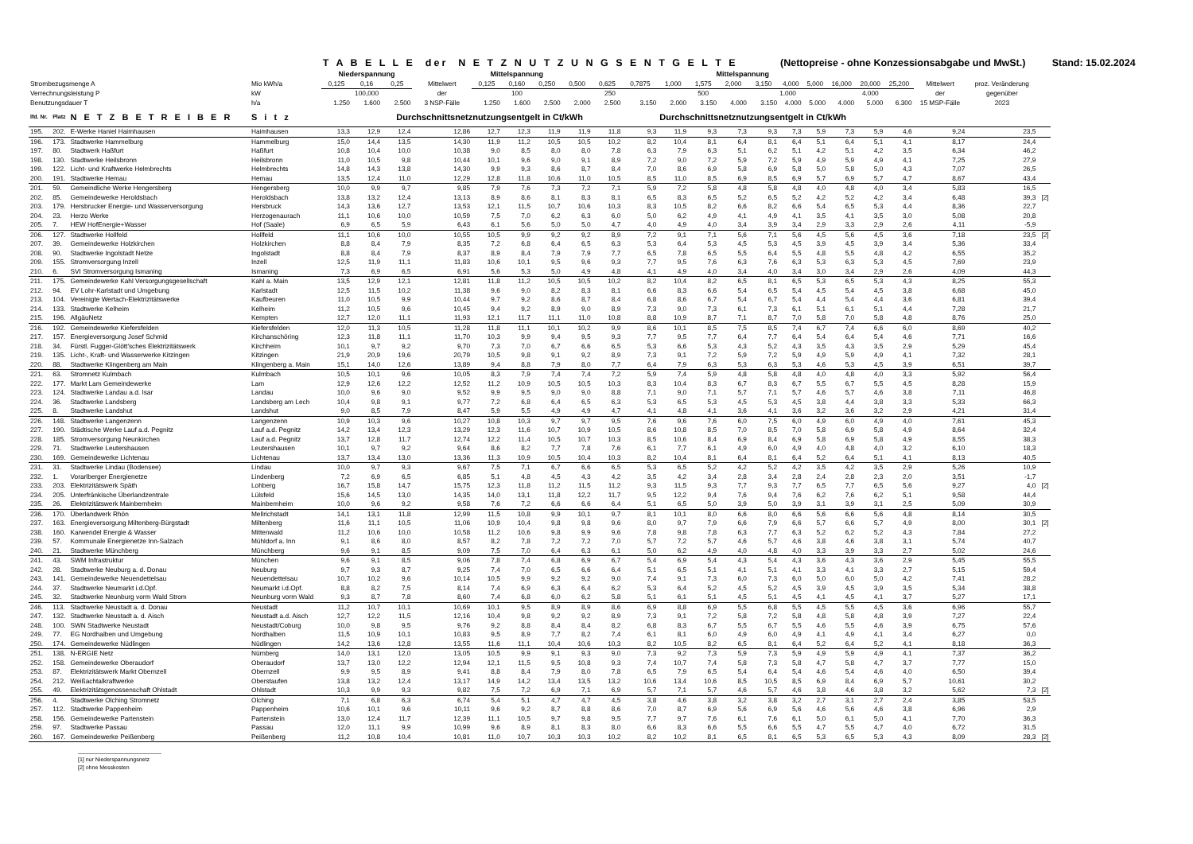| | | | | T A B E L L E der N E T Z N U T Z U N G S E N T G E L T E | | | | | | | | | | | | | | (Nettopreise - ohne Konzessionsabgabe und MwSt.) | | | | | | | | Stand: 15.02.2024 |
| | | | | Niederspannung | | | | Mittelspannung | | | | | | Mittelspannung | | | | | | | | | | | | |
| Strombezugsmenge A | | | Mio kWh/a | 0,125 | 0,16 | 0,25 | Mittelwert | 0,125 | 0,160 | 0,250 | 0,500 | 0,625 | 0,7875 | 1,000 | 1,575 | 2,000 | 3,150 | 4,000 | 5,000 | 16,000 | 20,000 | 25,200 | Mittelwert | proz. Veränderung | | |
| Verrechnungsleistung P | | | kW | 100,000 | | | der | 100 | | | 250 | | | 500 | | | 1.000 | | | 4.000 | | | der | gegenüber | | |
| Benutzungsdauer T | | | h/a | 1.250 | 1.600 | 2.500 | 3 NSP-Fälle | 1.250 | 1.600 | 2.500 | 2.000 | 2.500 | 3.150 | 2.000 | 3.150 | 4.000 | 3.150 | 4.000 | 5.000 | 4.000 | 5.000 | 6.300 | 15 MSP-Fälle | 2023 | | |
| lfd. Nr. | Platz | N E T Z B E T R E I B E R | S i t z | Durchschnittsnetznutzungsentgelt in Ct/kWh | | | | | | | | | | Durchschnittsnetznutzungsentgelt in Ct/kWh | | | | | | | | | | | | |
| 195. | 202. | E-Werke Haniel Haimhausen | Haimhausen | 13,3 | 12,9 | 12,4 | 12,86 | 12,7 | 12,3 | 11,9 | 11,9 | 11,8 | 9,3 | 11,9 | 9,3 | 7,3 | 9,3 | 7,3 | 5,9 | 7,3 | 5,9 | 4,6 | 9,24 | 23,5 | | |
| 196. | 173. | Stadtwerke Hammelburg | Hammelburg | 15,0 | 14,4 | 13,5 | 14,30 | 11,9 | 11,2 | 10,5 | 10,5 | 10,2 | 8,2 | 10,4 | 8,1 | 6,4 | 8,1 | 6,4 | 5,1 | 6,4 | 5,1 | 4,1 | 8,17 | 24,4 | | |
| 197. | 80. | Stadtwerk Haßfurt | Haßfurt | 10,8 | 10,4 | 10,0 | 10,38 | 9,0 | 8,5 | 8,0 | 8,0 | 7,8 | 6,3 | 7,9 | 6,3 | 5,1 | 6,2 | 5,1 | 4,2 | 5,1 | 4,2 | 3,5 | 6,34 | 46,2 | | |
| 198. | 130. | Stadtwerke Heilsbronn | Heilsbronn | 11,0 | 10,5 | 9,8 | 10,44 | 10,1 | 9,6 | 9,0 | 9,1 | 8,9 | 7,2 | 9,0 | 7,2 | 5,9 | 7,2 | 5,9 | 4,9 | 5,9 | 4,9 | 4,1 | 7,25 | 27,9 | | |
| 199. | 122. | Licht- und Kraftwerke Helmbrechts | Helmbrechts | 14,8 | 14,3 | 13,8 | 14,30 | 9,9 | 9,3 | 8,6 | 8,7 | 8,4 | 7,0 | 8,6 | 6,9 | 5,8 | 6,9 | 5,8 | 5,0 | 5,8 | 5,0 | 4,3 | 7,07 | 26,5 | | |
| 200. | 191. | Stadtwerke Hemau | Hemau | 13,5 | 12,4 | 11,0 | 12,29 | 12,8 | 11,8 | 10,6 | 11,0 | 10,5 | 8,5 | 11,0 | 8,5 | 6,9 | 8,5 | 6,9 | 5,7 | 6,9 | 5,7 | 4,7 | 8,67 | 43,4 | | |
| 201. | 59. | Gemeindliche Werke Hengersberg | Hengersberg | 10,0 | 9,9 | 9,7 | 9,85 | 7,9 | 7,6 | 7,3 | 7,2 | 7,1 | 5,9 | 7,2 | 5,8 | 4,8 | 5,8 | 4,8 | 4,0 | 4,8 | 4,0 | 3,4 | 5,83 | 16,5 | | |
| 202. | 85. | Gemeindewerke Heroldsbach | Heroldsbach | 13,8 | 13,2 | 12,4 | 13,13 | 8,9 | 8,6 | 8,1 | 8,3 | 8,1 | 6,5 | 8,3 | 6,5 | 5,2 | 6,5 | 5,2 | 4,2 | 5,2 | 4,2 | 3,4 | 6,48 | 39,3 | [2] | |
| 203. | 179. | Hersbrucker Energie- und Wasserversorgung | Hersbruck | 14,3 | 13,6 | 12,7 | 13,53 | 12,1 | 11,5 | 10,7 | 10,6 | 10,3 | 8,3 | 10,5 | 8,2 | 6,6 | 8,2 | 6,6 | 5,4 | 6,5 | 5,3 | 4,4 | 8,36 | 22,7 | | |
| 204. | 23. | Herzo Werke | Herzogenaurach | 11,1 | 10,6 | 10,0 | 10,59 | 7,5 | 7,0 | 6,2 | 6,3 | 6,0 | 5,0 | 6,2 | 4,9 | 4,1 | 4,9 | 4,1 | 3,5 | 4,1 | 3,5 | 3,0 | 5,08 | 20,8 | | |
| 205. | 7. | HEW HofEnergie+Wasser | Hof (Saale) | 6,9 | 6,5 | 5,9 | 6,43 | 6,1 | 5,6 | 5,0 | 5,0 | 4,7 | 4,0 | 4,9 | 4,0 | 3,4 | 3,9 | 3,4 | 2,9 | 3,3 | 2,9 | 2,6 | 4,11 | -5,9 | | |
| 206. | 127. | Stadtwerke Hollfeld | Hollfeld | 11,1 | 10,6 | 10,0 | 10,55 | 10,5 | 9,9 | 9,2 | 9,2 | 8,9 | 7,2 | 9,1 | 7,1 | 5,6 | 7,1 | 5,6 | 4,5 | 5,6 | 4,5 | 3,6 | 7,18 | 23,5 | [2] | |
| 207. | 39. | Gemeindewerke Holzkirchen | Holzkirchen | 8,8 | 8,4 | 7,9 | 8,35 | 7,2 | 6,8 | 6,4 | 6,5 | 6,3 | 5,3 | 6,4 | 5,3 | 4,5 | 5,3 | 4,5 | 3,9 | 4,5 | 3,9 | 3,4 | 5,36 | 33,4 | | |
| 208. | 90. | Stadtwerke Ingolstadt Netze | Ingolstadt | 8,8 | 8,4 | 7,9 | 8,37 | 8,9 | 8,4 | 7,9 | 7,9 | 7,7 | 6,5 | 7,8 | 6,5 | 5,5 | 6,4 | 5,5 | 4,8 | 5,5 | 4,8 | 4,2 | 6,55 | 35,2 | | |
| 209. | 155. | Stromversorgung Inzell | Inzell | 12,5 | 11,9 | 11,1 | 11,83 | 10,6 | 10,1 | 9,5 | 9,6 | 9,3 | 7,7 | 9,5 | 7,6 | 6,3 | 7,6 | 6,3 | 5,3 | 6,3 | 5,3 | 4,5 | 7,69 | 23,9 | | |
| 210. | 6. | SVI Stromversorgung Ismaning | Ismaning | 7,3 | 6,9 | 6,5 | 6,91 | 5,6 | 5,3 | 5,0 | 4,9 | 4,8 | 4,1 | 4,9 | 4,0 | 3,4 | 4,0 | 3,4 | 3,0 | 3,4 | 2,9 | 2,6 | 4,09 | 44,3 | | |
| 211. | 175. | Gemeindewerke Kahl Versorgungsgesellschaft | Kahl a. Main | 13,5 | 12,9 | 12,1 | 12,81 | 11,8 | 11,2 | 10,5 | 10,5 | 10,2 | 8,2 | 10,4 | 8,2 | 6,5 | 8,1 | 6,5 | 5,3 | 6,5 | 5,3 | 4,3 | 8,25 | 55,3 | | |
| 212. | 94. | EV Lohr-Karlstadt und Umgebung | Karlstadt | 12,5 | 11,5 | 10,2 | 11,38 | 9,6 | 9,0 | 8,2 | 8,3 | 8,1 | 6,6 | 8,3 | 6,6 | 5,4 | 6,5 | 5,4 | 4,5 | 5,4 | 4,5 | 3,8 | 6,68 | 45,0 | | |
| 213. | 104. | Vereinigte Wertach-Elektrizitätswerke | Kaufbeuren | 11,0 | 10,5 | 9,9 | 10,44 | 9,7 | 9,2 | 8,6 | 8,7 | 8,4 | 6,8 | 8,6 | 6,7 | 5,4 | 6,7 | 5,4 | 4,4 | 5,4 | 4,4 | 3,6 | 6,81 | 39,4 | | |
| 214. | 133. | Stadtwerke Kelheim | Kelheim | 11,2 | 10,5 | 9,6 | 10,45 | 9,4 | 9,2 | 8,9 | 9,0 | 8,9 | 7,3 | 9,0 | 7,3 | 6,1 | 7,3 | 6,1 | 5,1 | 6,1 | 5,1 | 4,4 | 7,28 | 21,7 | | |
| 215. | 196. | AllgäuNetz | Kempten | 12,7 | 12,0 | 11,1 | 11,93 | 12,1 | 11,7 | 11,1 | 11,0 | 10,8 | 8,8 | 10,9 | 8,7 | 7,1 | 8,7 | 7,0 | 5,8 | 7,0 | 5,8 | 4,8 | 8,76 | 25,0 | | |
| 216. | 192. | Gemeindewerke Kiefersfelden | Kiefersfelden | 12,0 | 11,3 | 10,5 | 11,28 | 11,8 | 11,1 | 10,1 | 10,2 | 9,9 | 8,6 | 10,1 | 8,5 | 7,5 | 8,5 | 7,4 | 6,7 | 7,4 | 6,6 | 6,0 | 8,69 | 40,2 | | |
| 217. | 157. | Energieversorgung Josef Schmid | Kirchanschöring | 12,3 | 11,8 | 11,1 | 11,70 | 10,3 | 9,9 | 9,4 | 9,5 | 9,3 | 7,7 | 9,5 | 7,7 | 6,4 | 7,7 | 6,4 | 5,4 | 6,4 | 5,4 | 4,6 | 7,71 | 16,6 | | |
| 218. | 34. | Fürstl. Fugger-Glött'sches Elektrizitätswerk | Kirchheim | 10,1 | 9,7 | 9,2 | 9,70 | 7,3 | 7,0 | 6,7 | 6,6 | 6,5 | 5,3 | 6,6 | 5,3 | 4,3 | 5,2 | 4,3 | 3,5 | 4,3 | 3,5 | 2,9 | 5,29 | 45,4 | | |
| 219. | 135. | Licht-, Kraft- und Wasserwerke Kitzingen | Kitzingen | 21,9 | 20,9 | 19,6 | 20,79 | 10,5 | 9,8 | 9,1 | 9,2 | 8,9 | 7,3 | 9,1 | 7,2 | 5,9 | 7,2 | 5,9 | 4,9 | 5,9 | 4,9 | 4,1 | 7,32 | 28,1 | | |
| 220. | 88. | Stadtwerke Klingenberg am Main | Klingenberg a. Main | 15,1 | 14,0 | 12,6 | 13,89 | 9,4 | 8,8 | 7,9 | 8,0 | 7,7 | 6,4 | 7,9 | 6,3 | 5,3 | 6,3 | 5,3 | 4,6 | 5,3 | 4,5 | 3,9 | 6,51 | 39,7 | | |
| 221. | 63. | Stromnetz Kulmbach | Kulmbach | 10,5 | 10,1 | 9,6 | 10,05 | 8,3 | 7,9 | 7,4 | 7,4 | 7,2 | 5,9 | 7,4 | 5,9 | 4,8 | 5,8 | 4,8 | 4,0 | 4,8 | 4,0 | 3,3 | 5,92 | 56,4 | | |
| 222. | 177. | Markt Lam Gemeindewerke | Lam | 12,9 | 12,6 | 12,2 | 12,52 | 11,2 | 10,9 | 10,5 | 10,5 | 10,3 | 8,3 | 10,4 | 8,3 | 6,7 | 8,3 | 6,7 | 5,5 | 6,7 | 5,5 | 4,5 | 8,28 | 15,9 | | |
| 223. | 124. | Stadtwerke Landau a.d. Isar | Landau | 10,0 | 9,6 | 9,0 | 9,52 | 9,9 | 9,5 | 9,0 | 9,0 | 8,8 | 7,1 | 9,0 | 7,1 | 5,7 | 7,1 | 5,7 | 4,6 | 5,7 | 4,6 | 3,8 | 7,11 | 46,8 | | |
| 224. | 36. | Stadtwerke Landsberg | Landsberg am Lech | 10,4 | 9,8 | 9,1 | 9,77 | 7,2 | 6,8 | 6,4 | 6,5 | 6,3 | 5,3 | 6,5 | 5,3 | 4,5 | 5,3 | 4,5 | 3,8 | 4,4 | 3,8 | 3,3 | 5,33 | 66,3 | | |
| 225. | 8. | Stadtwerke Landshut | Landshut | 9,0 | 8,5 | 7,9 | 8,47 | 5,9 | 5,5 | 4,9 | 4,9 | 4,7 | 4,1 | 4,8 | 4,1 | 3,6 | 4,1 | 3,6 | 3,2 | 3,6 | 3,2 | 2,9 | 4,21 | 31,4 | | |
| 226. | 148. | Stadtwerke Langenzenn | Langenzenn | 10,9 | 10,3 | 9,6 | 10,27 | 10,8 | 10,3 | 9,7 | 9,7 | 9,5 | 7,6 | 9,6 | 7,6 | 6,0 | 7,5 | 6,0 | 4,9 | 6,0 | 4,9 | 4,0 | 7,61 | 45,3 | | |
| 227. | 190. | Städtische Werke Lauf a.d. Pegnitz | Lauf a.d. Pegnitz | 14,2 | 13,4 | 12,3 | 13,29 | 12,3 | 11,6 | 10,7 | 10,9 | 10,5 | 8,6 | 10,8 | 8,5 | 7,0 | 8,5 | 7,0 | 5,8 | 6,9 | 5,8 | 4,9 | 8,64 | 32,4 | | |
| 228. | 185. | Stromversorgung Neunkirchen | Lauf a.d. Pegnitz | 13,7 | 12,8 | 11,7 | 12,74 | 12,2 | 11,4 | 10,5 | 10,7 | 10,3 | 8,5 | 10,6 | 8,4 | 6,9 | 8,4 | 6,9 | 5,8 | 6,9 | 5,8 | 4,9 | 8,55 | 38,3 | | |
| 229. | 71. | Stadtwerke Leutershausen | Leutershausen | 10,1 | 9,7 | 9,2 | 9,64 | 8,6 | 8,2 | 7,7 | 7,8 | 7,6 | 6,1 | 7,7 | 6,1 | 4,9 | 6,0 | 4,9 | 4,0 | 4,8 | 4,0 | 3,2 | 6,10 | 18,3 | | |
| 230. | 169. | Gemeindewerke Lichtenau | Lichtenau | 13,7 | 13,4 | 13,0 | 13,36 | 11,3 | 10,9 | 10,5 | 10,4 | 10,3 | 8,2 | 10,4 | 8,1 | 6,4 | 8,1 | 6,4 | 5,2 | 6,4 | 5,1 | 4,1 | 8,13 | 40,5 | | |
| 231. | 31. | Stadtwerke Lindau (Bodensee) | Lindau | 10,0 | 9,7 | 9,3 | 9,67 | 7,5 | 7,1 | 6,7 | 6,6 | 6,5 | 5,3 | 6,5 | 5,2 | 4,2 | 5,2 | 4,2 | 3,5 | 4,2 | 3,5 | 2,9 | 5,26 | 10,9 | | |
| 232. | 1. | Vorarlberger Energienetze | Lindenberg | 7,2 | 6,9 | 6,5 | 6,85 | 5,1 | 4,8 | 4,5 | 4,3 | 4,2 | 3,5 | 4,2 | 3,4 | 2,8 | 3,4 | 2,8 | 2,4 | 2,8 | 2,3 | 2,0 | 3,51 | -1,7 | | |
| 233. | 203. | Elektrizitätswerk Späth | Lohberg | 16,7 | 15,8 | 14,7 | 15,75 | 12,3 | 11,8 | 11,2 | 11,5 | 11,2 | 9,3 | 11,5 | 9,3 | 7,7 | 9,3 | 7,7 | 6,5 | 7,7 | 6,5 | 5,6 | 9,27 | 4,0 | [2] | |
| 234. | 205. | Unterfränkische Überlandzentrale | Lülsfeld | 15,6 | 14,5 | 13,0 | 14,35 | 14,0 | 13,1 | 11,8 | 12,2 | 11,7 | 9,5 | 12,2 | 9,4 | 7,6 | 9,4 | 7,6 | 6,2 | 7,6 | 6,2 | 5,1 | 9,58 | 44,4 | | |
| 235. | 26. | Elektrizitätswerk Mainbernheim | Mainbernheim | 10,0 | 9,6 | 9,2 | 9,58 | 7,6 | 7,2 | 6,6 | 6,6 | 6,4 | 5,1 | 6,5 | 5,0 | 3,9 | 5,0 | 3,9 | 3,1 | 3,9 | 3,1 | 2,5 | 5,09 | 30,9 | | |
| 236. | 170. | Überlandwerk Rhön | Mellrichstadt | 14,1 | 13,1 | 11,8 | 12,99 | 11,5 | 10,8 | 9,9 | 10,1 | 9,7 | 8,1 | 10,1 | 8,0 | 6,6 | 8,0 | 6,6 | 5,6 | 6,6 | 5,6 | 4,8 | 8,14 | 30,5 | | |
| 237. | 163. | Energieversorgung Miltenberg-Bürgstadt | Miltenberg | 11,6 | 11,1 | 10,5 | 11,06 | 10,9 | 10,4 | 9,8 | 9,8 | 9,6 | 8,0 | 9,7 | 7,9 | 6,6 | 7,9 | 6,6 | 5,7 | 6,6 | 5,7 | 4,9 | 8,00 | 30,1 | [2] | |
| 238. | 160. | Karwendel Energie & Wasser | Mittenwald | 11,2 | 10,6 | 10,0 | 10,58 | 11,2 | 10,6 | 9,8 | 9,9 | 9,6 | 7,8 | 9,8 | 7,8 | 6,3 | 7,7 | 6,3 | 5,2 | 6,2 | 5,2 | 4,3 | 7,84 | 27,2 | | |
| 239. | 57. | Kommunale Energienetze Inn-Salzach | Mühldorf a. Inn | 9,1 | 8,6 | 8,0 | 8,57 | 8,2 | 7,8 | 7,2 | 7,2 | 7,0 | 5,7 | 7,2 | 5,7 | 4,6 | 5,7 | 4,6 | 3,8 | 4,6 | 3,8 | 3,1 | 5,74 | 40,7 | | |
| 240. | 21. | Stadtwerke Münchberg | Münchberg | 9,6 | 9,1 | 8,5 | 9,09 | 7,5 | 7,0 | 6,4 | 6,3 | 6,1 | 5,0 | 6,2 | 4,9 | 4,0 | 4,8 | 4,0 | 3,3 | 3,9 | 3,3 | 2,7 | 5,02 | 24,6 | | |
| 241. | 43. | SWM Infrastruktur | München | 9,6 | 9,1 | 8,5 | 9,06 | 7,8 | 7,4 | 6,8 | 6,9 | 6,7 | 5,4 | 6,9 | 5,4 | 4,3 | 5,4 | 4,3 | 3,6 | 4,3 | 3,6 | 2,9 | 5,45 | 55,5 | | |
| 242. | 28. | Stadtwerke Neuburg a. d. Donau | Neuburg | 9,7 | 9,3 | 8,7 | 9,25 | 7,4 | 7,0 | 6,5 | 6,6 | 6,4 | 5,1 | 6,5 | 5,1 | 4,1 | 5,1 | 4,1 | 3,3 | 4,1 | 3,3 | 2,7 | 5,15 | 59,4 | | |
| 243. | 141. | Gemeindewerke Neuendettelsau | Neuendettelsau | 10,7 | 10,2 | 9,6 | 10,14 | 10,5 | 9,9 | 9,2 | 9,2 | 9,0 | 7,4 | 9,1 | 7,3 | 6,0 | 7,3 | 6,0 | 5,0 | 6,0 | 5,0 | 4,2 | 7,41 | 28,2 | | |
| 244. | 37. | Stadtwerke Neumarkt i.d.Opf. | Neumarkt i.d.Opf. | 8,8 | 8,2 | 7,5 | 8,14 | 7,4 | 6,9 | 6,3 | 6,4 | 6,2 | 5,3 | 6,4 | 5,2 | 4,5 | 5,2 | 4,5 | 3,9 | 4,5 | 3,9 | 3,5 | 5,34 | 38,8 | | |
| 245. | 32. | Stadtwerke Neunburg vorm Wald Strom | Neunburg vorm Wald | 9,3 | 8,7 | 7,8 | 8,60 | 7,4 | 6,8 | 6,0 | 6,2 | 5,8 | 5,1 | 6,1 | 5,1 | 4,5 | 5,1 | 4,5 | 4,1 | 4,5 | 4,1 | 3,7 | 5,27 | 17,1 | | |
| 246. | 113. | Stadtwerke Neustadt a. d. Donau | Neustadt | 11,2 | 10,7 | 10,1 | 10,69 | 10,1 | 9,5 | 8,9 | 8,9 | 8,6 | 6,9 | 8,8 | 6,9 | 5,5 | 6,8 | 5,5 | 4,5 | 5,5 | 4,5 | 3,6 | 6,96 | 55,7 | | |
| 247. | 132. | Stadtwerke Neustadt a. d. Aisch | Neustadt a.d. Aisch | 12,7 | 12,2 | 11,5 | 12,16 | 10,4 | 9,8 | 9,2 | 9,2 | 8,9 | 7,3 | 9,1 | 7,2 | 5,8 | 7,2 | 5,8 | 4,8 | 5,8 | 4,8 | 3,9 | 7,27 | 22,4 | | |
| 248. | 100. | SWN Stadtwerke Neustadt | Neustadt/Coburg | 10,0 | 9,8 | 9,5 | 9,76 | 9,2 | 8,8 | 8,4 | 8,4 | 8,2 | 6,8 | 8,3 | 6,7 | 5,5 | 6,7 | 5,5 | 4,6 | 5,5 | 4,6 | 3,9 | 6,75 | 57,6 | | |
| 249. | 77. | EG Nordhalben und Umgebung | Nordhalben | 11,5 | 10,9 | 10,1 | 10,83 | 9,5 | 8,9 | 7,7 | 8,2 | 7,4 | 6,1 | 8,1 | 6,0 | 4,9 | 6,0 | 4,9 | 4,1 | 4,9 | 4,1 | 3,4 | 6,27 | 0,0 | | |
| 250. | 174. | Gemeindewerke Nüdlingen | Nüdlingen | 14,2 | 13,6 | 12,8 | 13,55 | 11,6 | 11,1 | 10,4 | 10,6 | 10,3 | 8,2 | 10,5 | 8,2 | 6,5 | 8,1 | 6,4 | 5,2 | 6,4 | 5,2 | 4,1 | 8,18 | 36,3 | | |
| 251. | 138. | N-ERGIE Netz | Nürnberg | 14,0 | 13,1 | 12,0 | 13,05 | 10,5 | 9,9 | 9,1 | 9,3 | 9,0 | 7,3 | 9,2 | 7,3 | 5,9 | 7,3 | 5,9 | 4,9 | 5,9 | 4,9 | 4,1 | 7,37 | 36,2 | | |
| 252. | 158. | Gemeindewerke Oberaudorf | Oberaudorf | 13,7 | 13,0 | 12,2 | 12,94 | 12,1 | 11,5 | 9,5 | 10,8 | 9,3 | 7,4 | 10,7 | 7,4 | 5,8 | 7,3 | 5,8 | 4,7 | 5,8 | 4,7 | 3,7 | 7,77 | 15,0 | | |
| 253. | 87. | Elektrizitätswerk Markt Obernzell | Obernzell | 9,9 | 9,5 | 8,9 | 9,41 | 8,8 | 8,4 | 7,9 | 8,0 | 7,8 | 6,5 | 7,9 | 6,5 | 5,4 | 6,4 | 5,4 | 4,6 | 5,4 | 4,6 | 4,0 | 6,50 | 39,4 | | |
| 254. | 212. | Weißachtalkraftwerke | Oberstaufen | 13,8 | 13,2 | 12,4 | 13,17 | 14,9 | 14,2 | 13,4 | 13,5 | 13,2 | 10,6 | 13,4 | 10,6 | 8,5 | 10,5 | 8,5 | 6,9 | 8,4 | 6,9 | 5,7 | 10,61 | 30,2 | | |
| 255. | 49. | Elektrizitätsgenossenschaft Ohlstadt | Ohlstadt | 10,3 | 9,9 | 9,3 | 9,82 | 7,5 | 7,2 | 6,9 | 7,1 | 6,9 | 5,7 | 7,1 | 5,7 | 4,6 | 5,7 | 4,6 | 3,8 | 4,6 | 3,8 | 3,2 | 5,62 | 7,3 | [2] | |
| 256. | 4. | Stadtwerke Olching Stromnetz | Olching | 7,1 | 6,8 | 6,3 | 6,74 | 5,4 | 5,1 | 4,7 | 4,7 | 4,5 | 3,8 | 4,6 | 3,8 | 3,2 | 3,8 | 3,2 | 2,7 | 3,1 | 2,7 | 2,4 | 3,85 | 53,5 | | |
| 257. | 112. | Stadtwerke Pappenheim | Pappenheim | 10,6 | 10,1 | 9,6 | 10,11 | 9,6 | 9,2 | 8,7 | 8,8 | 8,6 | 7,0 | 8,7 | 6,9 | 5,6 | 6,9 | 5,6 | 4,6 | 5,6 | 4,6 | 3,8 | 6,96 | 2,9 | | |
| 258. | 156. | Gemeindewerke Partenstein | Partenstein | 13,0 | 12,4 | 11,7 | 12,39 | 11,1 | 10,5 | 9,7 | 9,8 | 9,5 | 7,7 | 9,7 | 7,6 | 6,1 | 7,6 | 6,1 | 5,0 | 6,1 | 5,0 | 4,1 | 7,70 | 36,3 | | |
| 259. | 97. | Stadtwerke Passau | Passau | 12,0 | 11,1 | 9,9 | 10,99 | 9,6 | 8,9 | 8,1 | 8,3 | 8,0 | 6,6 | 8,3 | 6,6 | 5,5 | 6,6 | 5,5 | 4,7 | 5,5 | 4,7 | 4,0 | 6,72 | 31,5 | | |
| 260. | 167. | Gemeindewerke Peißenberg | Peißenberg | 11,2 | 10,8 | 10,4 | 10,81 | 11,0 | 10,7 | 10,3 | 10,3 | 10,2 | 8,2 | 10,2 | 8,1 | 6,5 | 8,1 | 6,5 | 5,3 | 6,5 | 5,3 | 4,3 | 8,09 | 28,3 | [2] | |
[1] nur Niederspannungsnetz
[2] ohne Messkosten